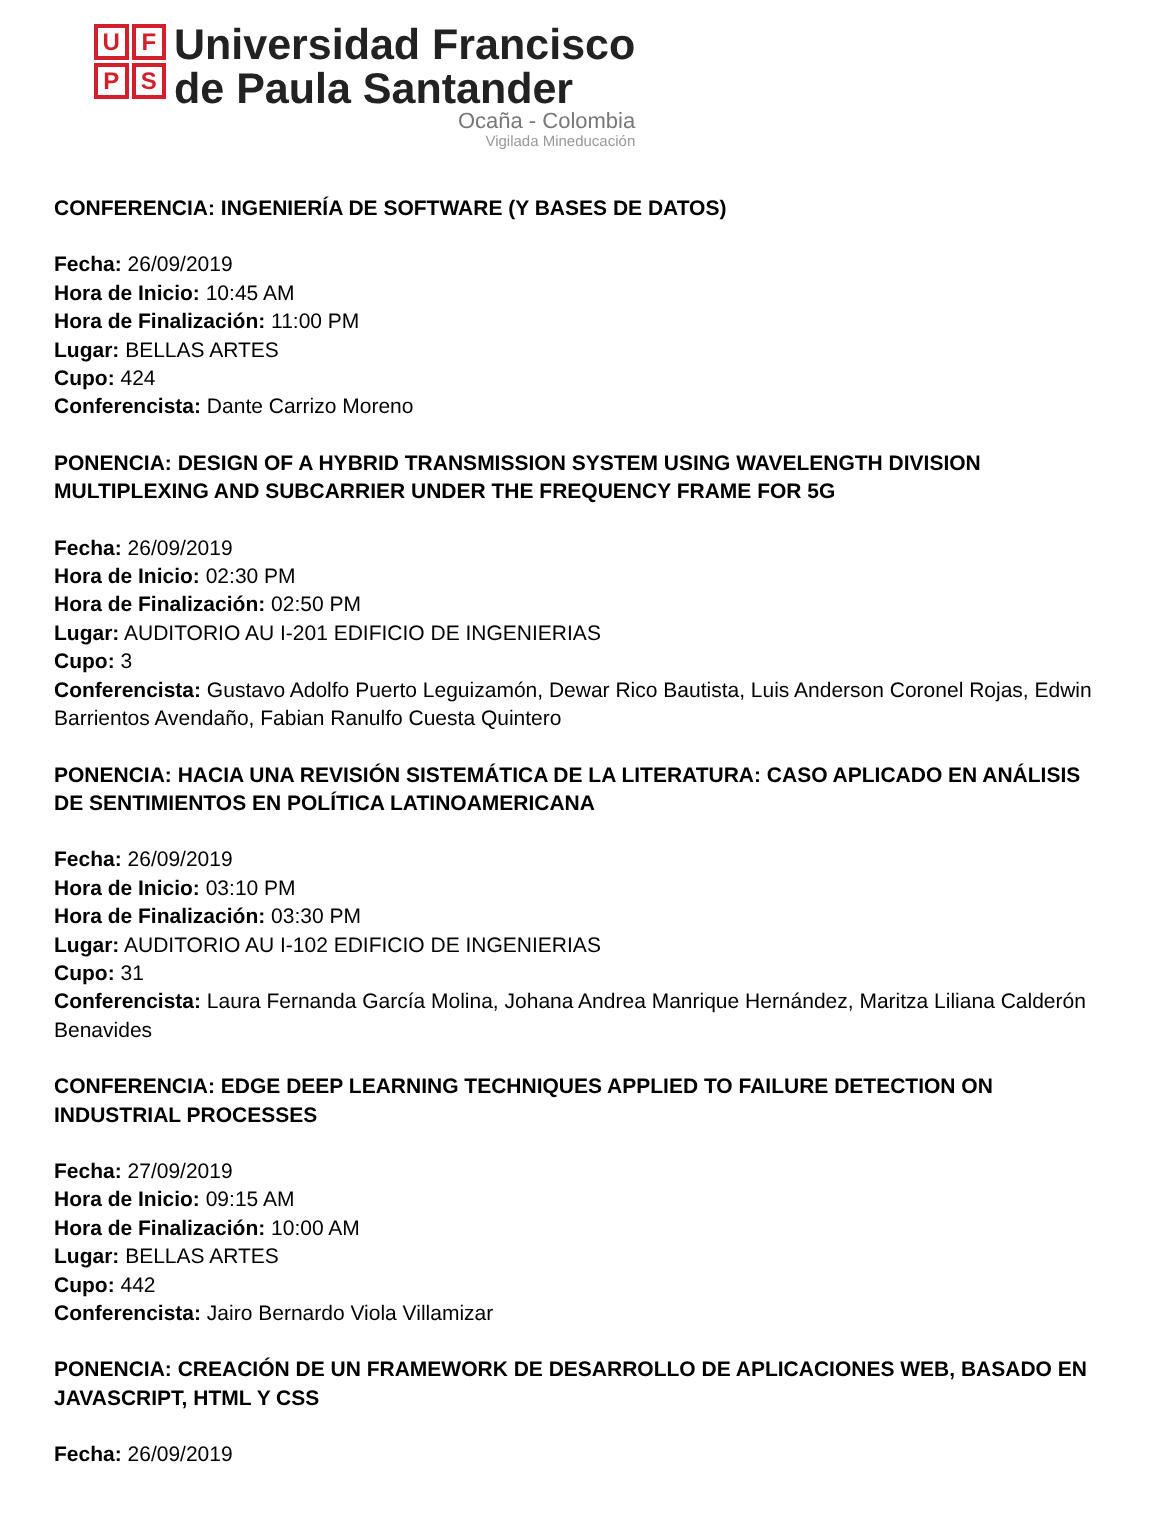U
F
P
S
Universidad Francisco
de Paula Santander
Ocaña - Colombia
Vigilada Mineducación
CONFERENCIA: INGENIERÍA DE SOFTWARE (Y BASES DE DATOS)
Fecha: 26/09/2019
Hora de Inicio: 10:45 AM
Hora de Finalización: 11:00 PM
Lugar: BELLAS ARTES
Cupo: 424
Conferencista: Dante Carrizo Moreno
PONENCIA: DESIGN OF A HYBRID TRANSMISSION SYSTEM USING WAVELENGTH DIVISION MULTIPLEXING AND SUBCARRIER UNDER THE FREQUENCY FRAME FOR 5G
Fecha: 26/09/2019
Hora de Inicio: 02:30 PM
Hora de Finalización: 02:50 PM
Lugar: AUDITORIO AU I-201 EDIFICIO DE INGENIERIAS
Cupo: 3
Conferencista: Gustavo Adolfo Puerto Leguizamón, Dewar Rico Bautista, Luis Anderson Coronel Rojas, Edwin Barrientos Avendaño, Fabian Ranulfo Cuesta Quintero
PONENCIA: HACIA UNA REVISIÓN SISTEMÁTICA DE LA LITERATURA: CASO APLICADO EN ANÁLISIS DE SENTIMIENTOS EN POLÍTICA LATINOAMERICANA
Fecha: 26/09/2019
Hora de Inicio: 03:10 PM
Hora de Finalización: 03:30 PM
Lugar: AUDITORIO AU I-102 EDIFICIO DE INGENIERIAS
Cupo: 31
Conferencista: Laura Fernanda García Molina, Johana Andrea Manrique Hernández, Maritza Liliana Calderón Benavides
CONFERENCIA: EDGE DEEP LEARNING TECHNIQUES APPLIED TO FAILURE DETECTION ON INDUSTRIAL PROCESSES
Fecha: 27/09/2019
Hora de Inicio: 09:15 AM
Hora de Finalización: 10:00 AM
Lugar: BELLAS ARTES
Cupo: 442
Conferencista: Jairo Bernardo Viola Villamizar
PONENCIA: CREACIÓN DE UN FRAMEWORK DE DESARROLLO DE APLICACIONES WEB, BASADO EN JAVASCRIPT, HTML Y CSS
Fecha: 26/09/2019